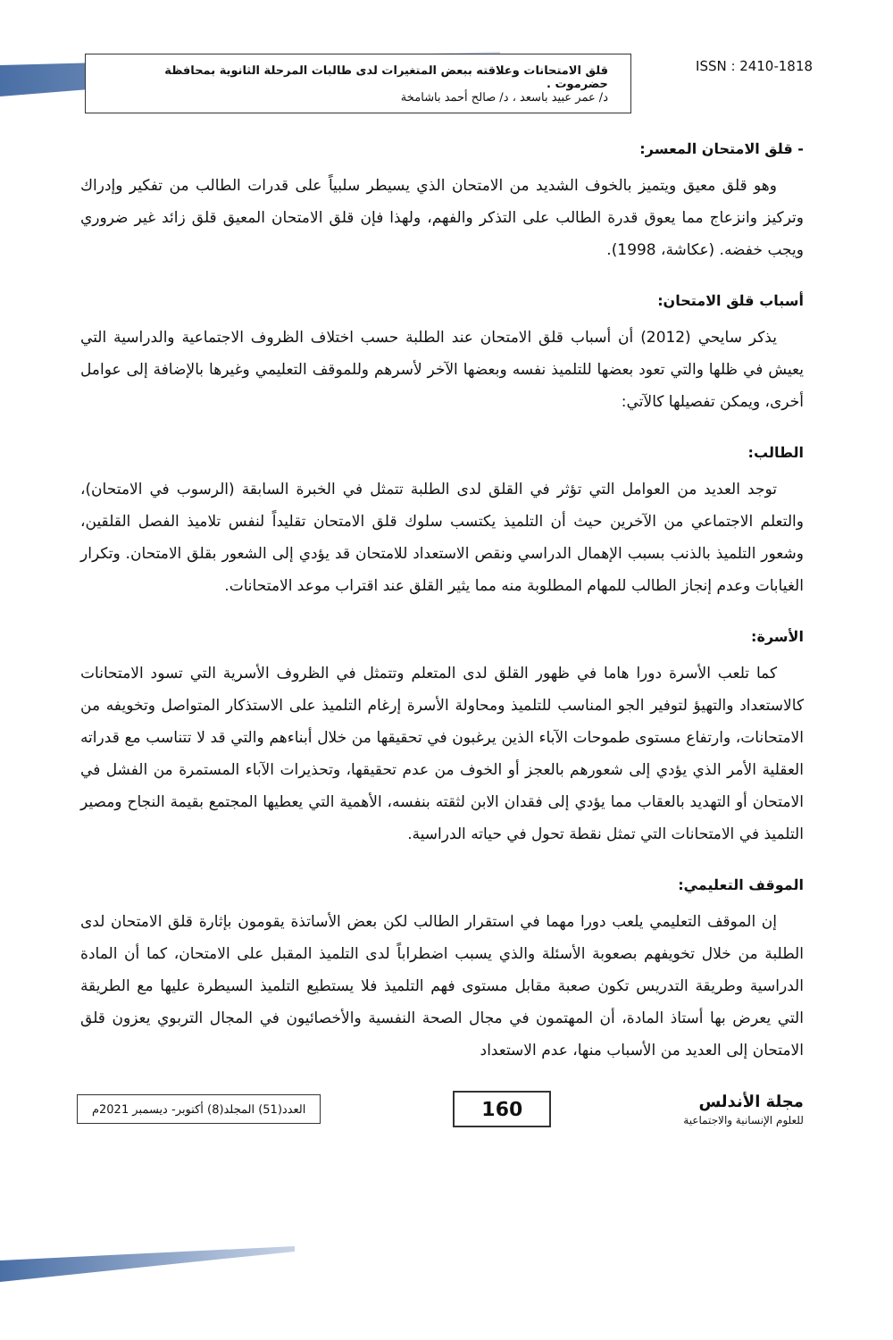قلق الامتحانات وعلاقته ببعض المتغيرات لدى طالبات المرحلة الثانوية بمحافظة حضرموت .
د/ عمر عبيد باسعد ، د/ صالح أحمد باشامخة
ISSN : 2410-1818
- قلق الامتحان المعسر:
وهو قلق معيق ويتميز بالخوف الشديد من الامتحان الذي يسيطر سلبياً على قدرات الطالب من تفكير وإدراك وتركيز وانزعاج مما يعوق قدرة الطالب على التذكر والفهم، ولهذا فإن قلق الامتحان المعيق قلق زائد غير ضروري ويجب خفضه. (عكاشة، 1998).
أسباب قلق الامتحان:
يذكر سايحي (2012) أن أسباب قلق الامتحان عند الطلبة حسب اختلاف الظروف الاجتماعية والدراسية التي يعيش في ظلها والتي تعود بعضها للتلميذ نفسه وبعضها الآخر لأسرهم وللموقف التعليمي وغيرها بالإضافة إلى عوامل أخرى، ويمكن تفصيلها كالآتي:
الطالب:
توجد العديد من العوامل التي تؤثر في القلق لدى الطلبة تتمثل في الخبرة السابقة (الرسوب في الامتحان)، والتعلم الاجتماعي من الآخرين حيث أن التلميذ يكتسب سلوك قلق الامتحان تقليداً لنفس تلاميذ الفصل القلقين، وشعور التلميذ بالذنب بسبب الإهمال الدراسي ونقص الاستعداد للامتحان قد يؤدي إلى الشعور بقلق الامتحان. وتكرار الغيابات وعدم إنجاز الطالب للمهام المطلوبة منه مما يثير القلق عند اقتراب موعد الامتحانات.
الأسرة:
كما تلعب الأسرة دورا هاما في ظهور القلق لدى المتعلم وتتمثل في الظروف الأسرية التي تسود الامتحانات كالاستعداد والتهيؤ لتوفير الجو المناسب للتلميذ ومحاولة الأسرة إرغام التلميذ على الاستذكار المتواصل وتخويفه من الامتحانات، وارتفاع مستوى طموحات الآباء الذين يرغبون في تحقيقها من خلال أبناءهم والتي قد لا تتناسب مع قدراته العقلية الأمر الذي يؤدي إلى شعورهم بالعجز أو الخوف من عدم تحقيقها، وتحذيرات الآباء المستمرة من الفشل في الامتحان أو التهديد بالعقاب مما يؤدي إلى فقدان الابن لثقته بنفسه، الأهمية التي يعطيها المجتمع بقيمة النجاح ومصير التلميذ في الامتحانات التي تمثل نقطة تحول في حياته الدراسية.
الموقف التعليمي:
إن الموقف التعليمي يلعب دورا مهما في استقرار الطالب لكن بعض الأساتذة يقومون بإثارة قلق الامتحان لدى الطلبة من خلال تخويفهم بصعوبة الأسئلة والذي يسبب اضطراباً لدى التلميذ المقبل على الامتحان، كما أن المادة الدراسية وطريقة التدريس تكون صعبة مقابل مستوى فهم التلميذ فلا يستطيع التلميذ السيطرة عليها مع الطريقة التي يعرض بها أستاذ المادة، أن المهتمون في مجال الصحة النفسية والأخصائيون في المجال التربوي يعزون قلق الامتحان إلى العديد من الأسباب منها، عدم الاستعداد
العدد(51) المجلد(8) أكتوبر- ديسمبر 2021م
160
مجلة الأندلس
للعلوم الإنسانية والاجتماعية